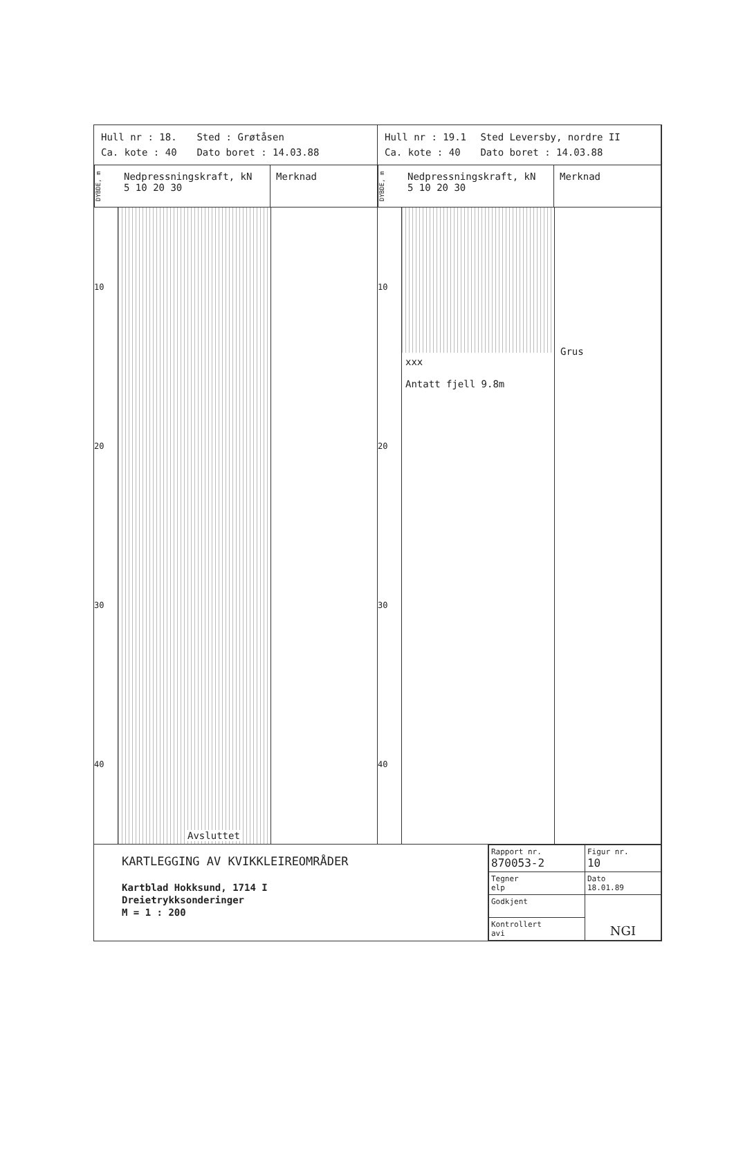Hull nr : 18. Sted : Grøtåsen
Ca. kote : 40 Dato boret : 14.03.88
DYBDE, m
Nedpressningskraft, kN
5 10 20 30
Merknad
10
20
30
40
Avsluttet
Hull nr : 19.1 Sted Leversby, nordre II
Ca. kote : 40 Dato boret : 14.03.88
DYBDE, m
Nedpressningskraft, kN
5 10 20 30
Merknad
10
20
30
40
xxx
Antatt fjell 9.8m
Grus
KARTLEGGING AV KVIKKLEIREOMRÅDER
Kartblad Hokksund, 1714 I
Dreietrykksonderinger
M = 1 : 200
| Rapport nr. 870053-2 | Figur nr. 10 |
| Tegner elp | Dato 18.01.89 |
| Godkjent | NGI |
| Kontrollert avi | |